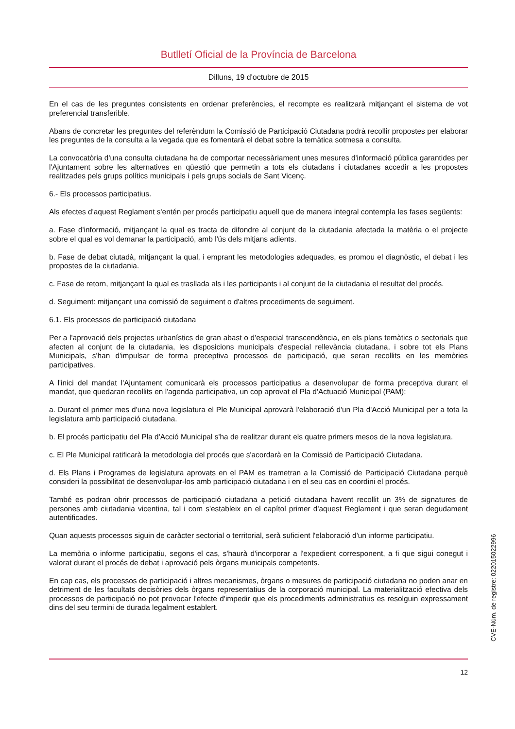Butlletí Oficial de la Província de Barcelona
Dilluns, 19 d'octubre de 2015
En el cas de les preguntes consistents en ordenar preferències, el recompte es realitzarà mitjançant el sistema de vot preferencial transferible.
Abans de concretar les preguntes del referèndum la Comissió de Participació Ciutadana podrà recollir propostes per elaborar les preguntes de la consulta a la vegada que es fomentarà el debat sobre la temàtica sotmesa a consulta.
La convocatòria d'una consulta ciutadana ha de comportar necessàriament unes mesures d'informació pública garantides per l'Ajuntament sobre les alternatives en qüestió que permetin a tots els ciutadans i ciutadanes accedir a les propostes realitzades pels grups polítics municipals i pels grups socials de Sant Vicenç.
6.- Els processos participatius.
Als efectes d'aquest Reglament s'entén per procés participatiu aquell que de manera integral contempla les fases següents:
a. Fase d'informació, mitjançant la qual es tracta de difondre al conjunt de la ciutadania afectada la matèria o el projecte sobre el qual es vol demanar la participació, amb l'ús dels mitjans adients.
b. Fase de debat ciutadà, mitjançant la qual, i emprant les metodologies adequades, es promou el diagnòstic, el debat i les propostes de la ciutadania.
c. Fase de retorn, mitjançant la qual es trasllada als i les participants i al conjunt de la ciutadania el resultat del procés.
d. Seguiment: mitjançant una comissió de seguiment o d'altres procediments de seguiment.
6.1. Els processos de participació ciutadana
Per a l'aprovació dels projectes urbanístics de gran abast o d'especial transcendència, en els plans temàtics o sectorials que afecten al conjunt de la ciutadania, les disposicions municipals d'especial rellevància ciutadana, i sobre tot els Plans Municipals, s'han d'impulsar de forma preceptiva processos de participació, que seran recollits en les memòries participatives.
A l'inici del mandat l'Ajuntament comunicarà els processos participatius a desenvolupar de forma preceptiva durant el mandat, que quedaran recollits en l'agenda participativa, un cop aprovat el Pla d'Actuació Municipal (PAM):
a. Durant el primer mes d'una nova legislatura el Ple Municipal aprovarà l'elaboració d'un Pla d'Acció Municipal per a tota la legislatura amb participació ciutadana.
b. El procés participatiu del Pla d'Acció Municipal s'ha de realitzar durant els quatre primers mesos de la nova legislatura.
c. El Ple Municipal ratificarà la metodologia del procés que s'acordarà en la Comissió de Participació Ciutadana.
d. Els Plans i Programes de legislatura aprovats en el PAM es trametran a la Comissió de Participació Ciutadana perquè consideri la possibilitat de desenvolupar-los amb participació ciutadana i en el seu cas en coordini el procés.
També es podran obrir processos de participació ciutadana a petició ciutadana havent recollit un 3% de signatures de persones amb ciutadania vicentina, tal i com s'estableix en el capítol primer d'aquest Reglament i que seran degudament autentificades.
Quan aquests processos siguin de caràcter sectorial o territorial, serà suficient l'elaboració d'un informe participatiu.
La memòria o informe participatiu, segons el cas, s'haurà d'incorporar a l'expedient corresponent, a fi que sigui conegut i valorat durant el procés de debat i aprovació pels òrgans municipals competents.
En cap cas, els processos de participació i altres mecanismes, òrgans o mesures de participació ciutadana no poden anar en detriment de les facultats decisòries dels òrgans representatius de la corporació municipal. La materialització efectiva dels processos de participació no pot provocar l'efecte d'impedir que els procediments administratius es resolguin expressament dins del seu termini de durada legalment establert.
12
CVE-Núm. de registre: 022015022996